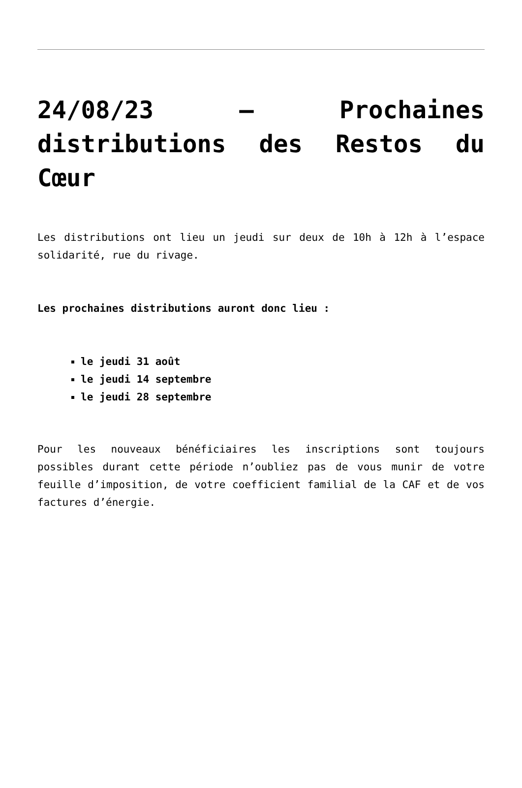24/08/23 – Prochaines distributions des Restos du Cœur
Les distributions ont lieu un jeudi sur deux de 10h à 12h à l’espace solidarité, rue du rivage.
Les prochaines distributions auront donc lieu :
le jeudi 31 août
le jeudi 14 septembre
le jeudi 28 septembre
Pour les nouveaux bénéficiaires les inscriptions sont toujours possibles durant cette période n’oubliez pas de vous munir de votre feuille d’imposition, de votre coefficient familial de la CAF et de vos factures d’énergie.